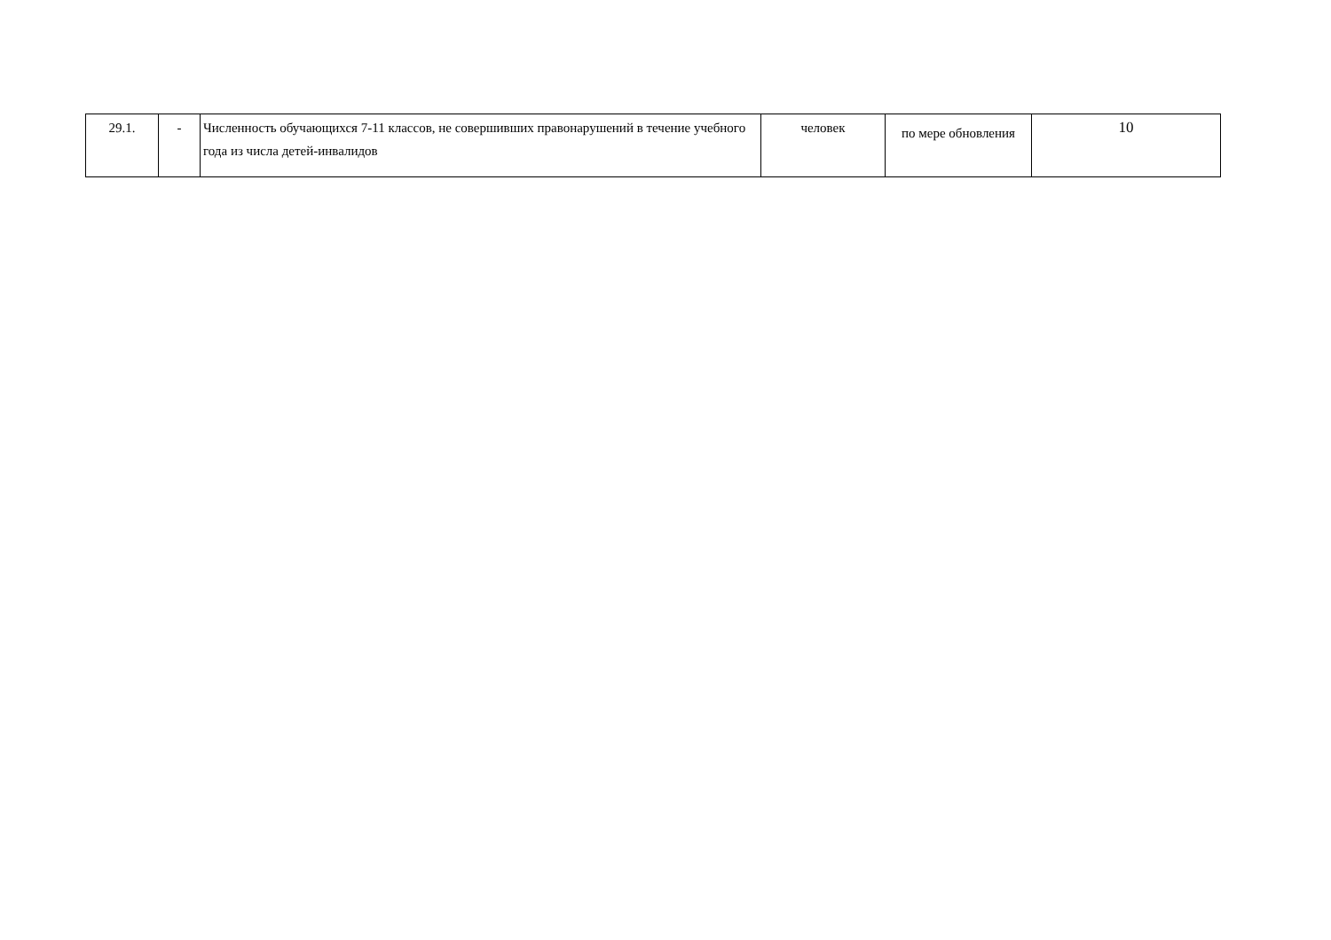| 29.1. | - | Численность обучающихся 7-11 классов, не совершивших правонарушений в течение учебного года из числа детей-инвалидов | человек | по мере обновления | 10 |